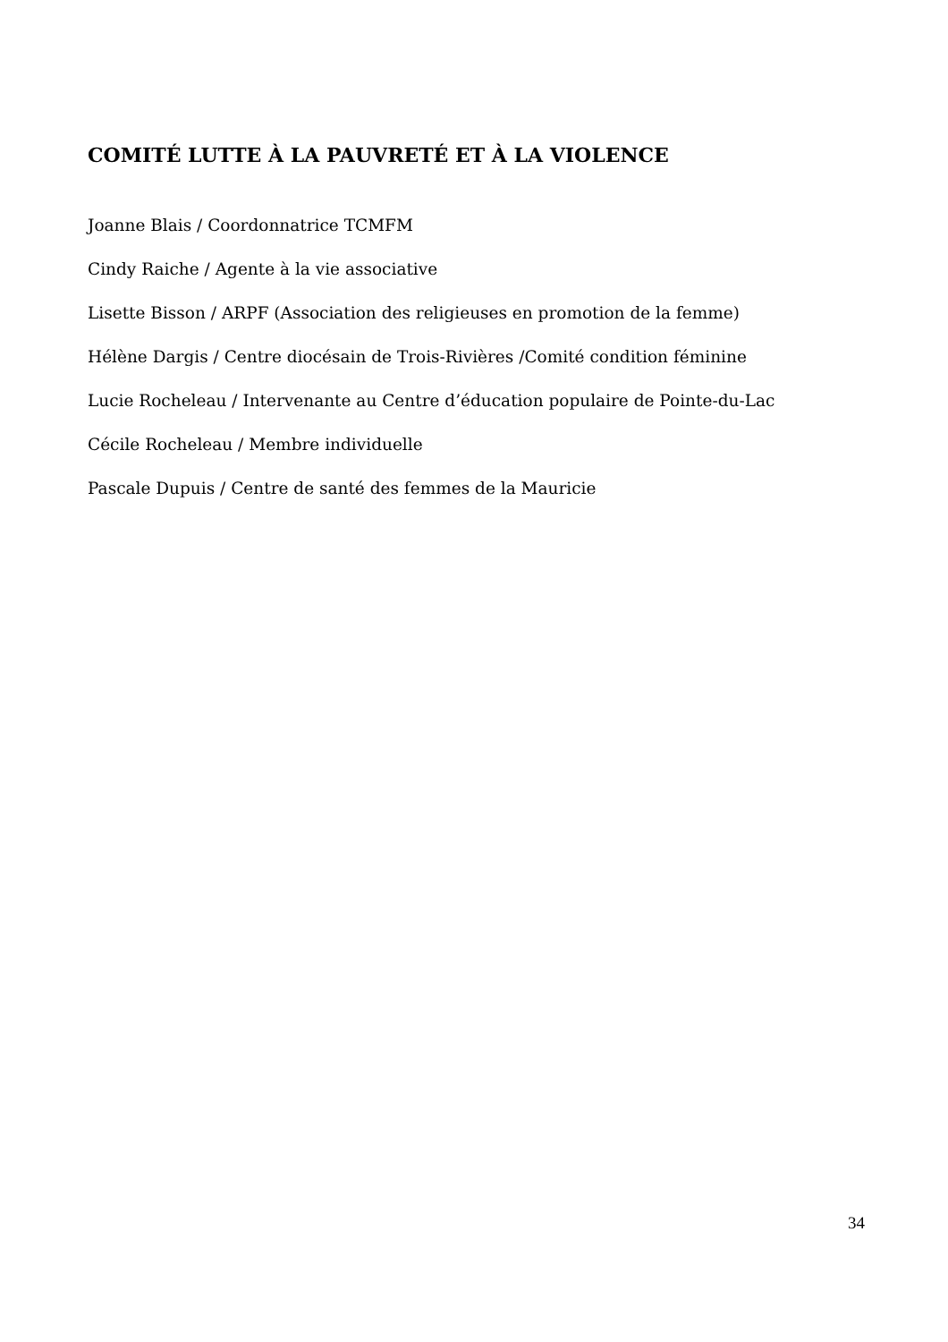COMITÉ LUTTE À LA PAUVRETÉ ET À LA VIOLENCE
Joanne Blais / Coordonnatrice TCMFM
Cindy Raiche / Agente à la vie associative
Lisette Bisson / ARPF (Association des religieuses en promotion de la femme)
Hélène Dargis / Centre diocésain de Trois-Rivières /Comité condition féminine
Lucie Rocheleau / Intervenante au Centre d’éducation populaire de Pointe-du-Lac
Cécile Rocheleau / Membre individuelle
Pascale Dupuis / Centre de santé des femmes de la Mauricie
34